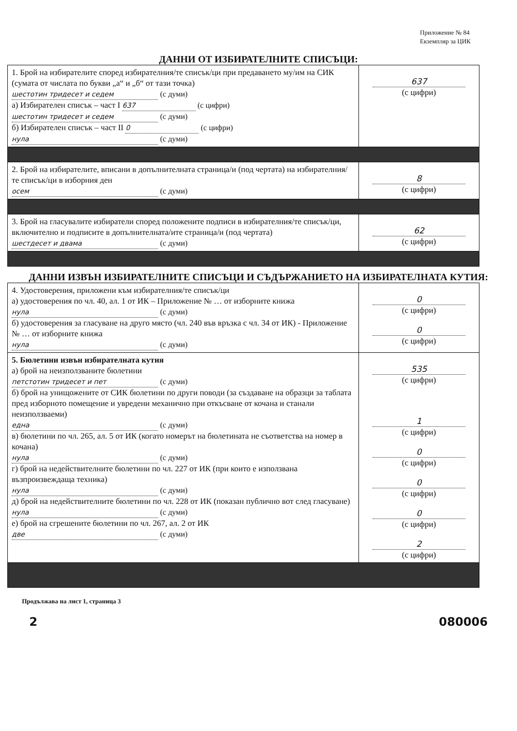Приложение № 84
Екземпляр за ЦИК
ДАННИ ОТ ИЗБИРАТЕЛНИТЕ СПИСЪЦИ:
| 1. Брой на избирателите според избирателния/те списък/ци при предаването му/им на СИК (сумата от числата по букви „а“ и „б“ от тази точка) шестотин тридесет и седем (с думи) а) Избирателен списък – част I 637 (с цифри) шестотин тридесет и седем (с думи) б) Избирателен списък – част II 0 (с цифри) нула (с думи) | 637 (с цифри) |
| 2. Брой на избирателите, вписани в допълнителната страница/и (под чертата) на избирателния/те списък/ци в изборния ден осем (с думи) | 8 (с цифри) |
| 3. Брой на гласувалите избиратели според положените подписи в избирателния/те списък/ци, включително и подписите в допълнителната/ите страница/и (под чертата) шестдесет и двама (с думи) | 62 (с цифри) |
ДАННИ ИЗВЪН ИЗБИРАТЕЛНИТЕ СПИСЪЦИ И СЪДЪРЖАНИЕТО НА ИЗБИРАТЕЛНАТА КУТИЯ:
| 4. Удостоверения, приложени към избирателния/те списък/ци а) удостоверения по чл. 40, ал. 1 от ИК – Приложение № … от изборните книжа нула (с думи) б) удостоверения за гласуване на друго място (чл. 240 във връзка с чл. 34 от ИК) - Приложение № … от изборните книжа нула (с думи) | 0 (с цифри) 0 (с цифри) |
| 5. Бюлетини извън избирателната кутия а) брой на неизползваните бюлетини петстотин тридесет и пет (с думи) б) брой на унищожените от СИК бюлетини по други поводи (за създаване на образци за таблата пред изборното помещение и увредени механично при откъсване от кочана и станали неизползваеми) една (с думи) в) бюлетини по чл. 265, ал. 5 от ИК (когато номерът на бюлетината не съответства на номер в кочана) нула (с думи) г) брой на недействителните бюлетини по чл. 227 от ИК (при които е използвана възпроизвеждаща техника) нула (с думи) д) брой на недействителните бюлетини по чл. 228 от ИК (показан публично вот след гласуване) нула (с думи) е) брой на сгрешените бюлетини по чл. 267, ал. 2 от ИК две (с думи) | 535 (с цифри) 1 (с цифри) 0 (с цифри) 0 (с цифри) 0 (с цифри) 2 (с цифри) |
Продължава на лист 1, страница 3
2 080006